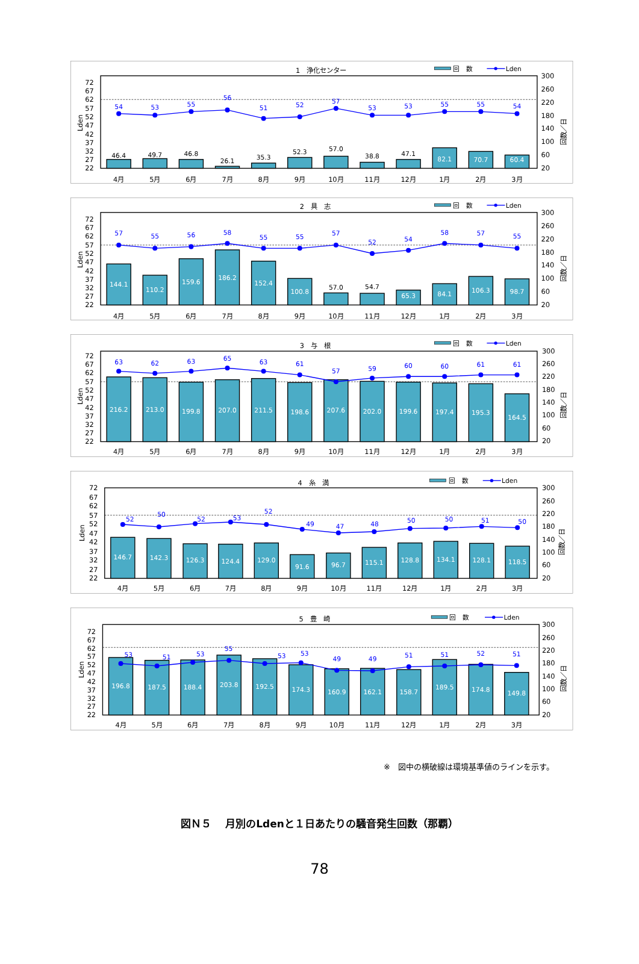1　浄化センター
回　数
Lden
72
67
62
57
52
47
42
37
32
27
22
Lden
300
260
220
180
140
100
60
20
回数／日
46.4
49.7
46.8
26.1
35.3
52.3
57.0
38.8
47.1
82.1
70.7
60.4
54
53
55
56
51
52
57
53
53
55
55
54
4月
5月
6月
7月
8月
9月
10月
11月
12月
1月
2月
3月
2　具　志
回　数
Lden
72
67
62
57
52
47
42
37
32
27
22
Lden
300
260
220
180
140
100
60
20
回数／日
144.1
110.2
159.6
186.2
152.4
100.8
57.0
54.7
65.3
84.1
106.3
98.7
57
55
56
58
55
55
57
52
54
58
57
55
4月
5月
6月
7月
8月
9月
10月
11月
12月
1月
2月
3月
3　与　根
回　数
Lden
72
67
62
57
52
47
42
37
32
27
22
Lden
300
260
220
180
140
100
60
20
回数／日
216.2
213.0
199.8
207.0
211.5
198.6
207.6
202.0
199.6
197.4
195.3
164.5
63
62
63
65
63
61
57
59
60
60
61
61
4月
5月
6月
7月
8月
9月
10月
11月
12月
1月
2月
3月
4　糸　満
回　数
Lden
72
67
62
57
52
47
42
37
32
27
22
Lden
300
260
220
180
140
100
60
20
回数／日
146.7
142.3
126.3
124.4
129.0
91.6
96.7
115.1
128.8
134.1
128.1
118.5
52
50
52
53
52
49
47
48
50
50
51
50
4月
5月
6月
7月
8月
9月
10月
11月
12月
1月
2月
3月
5　豊　崎
回　数
Lden
72
67
62
57
52
47
42
37
32
27
22
Lden
300
260
220
180
140
100
60
20
回数／日
196.8
187.5
188.4
203.8
192.5
174.3
160.9
162.1
158.7
189.5
174.8
149.8
53
51
53
55
53
53
49
49
51
51
52
51
4月
5月
6月
7月
8月
9月
10月
11月
12月
1月
2月
3月
※　図中の横破線は環境基準値のラインを示す。
図Ｎ５　 月別のLdenと１日あたりの騒音発生回数（那覇）
78